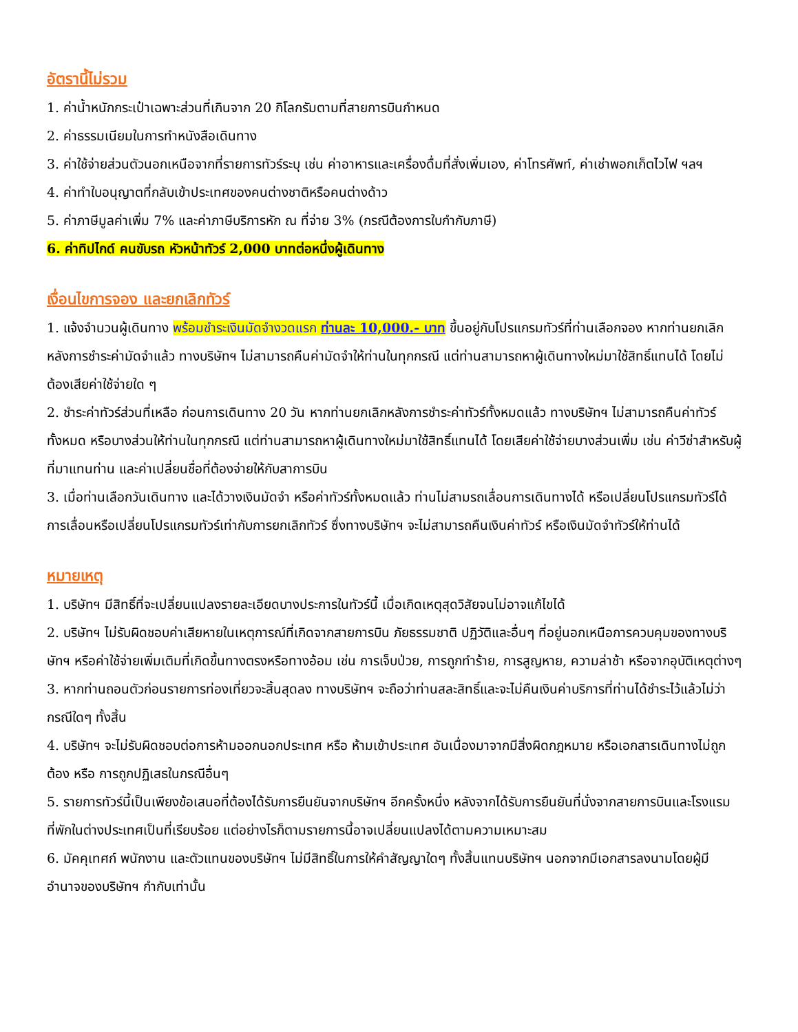อัตรานี้ไม่รวม
1. ค่าน้ำหนักกระเป๋าเฉพาะส่วนที่เกินจาก 20 กิโลกรัมตามที่สายการบินกำหนด
2. ค่าธรรมเนียมในการทำหนังสือเดินทาง
3. ค่าใช้จ่ายส่วนตัวนอกเหนือจากที่รายการทัวร์ระบุ เช่น ค่าอาหารและเครื่องดื่มที่สั่งเพิ่มเอง, ค่าโทรศัพท์, ค่าเช่าพอกเก็ตไวไฟ ฯลฯ
4. ค่าทำใบอนุญาตที่กลับเข้าประเทศของคนต่างชาติหรือคนต่างด้าว
5. ค่าภาษีมูลค่าเพิ่ม 7% และค่าภาษีบริการหัก ณ ที่จ่าย 3% (กรณีต้องการใบกำกับภาษี)
6. ค่าทิปไกด์ คนขับรถ หัวหน้าทัวร์ 2,000 บาทต่อหนึ่งผู้เดินทาง
เงื่อนไขการจอง และยกเลิกทัวร์
1. แจ้งจำนวนผู้เดินทาง พร้อมชำระเงินมัดจำงวดแรก ท่านละ 10,000.- บาท ขึ้นอยู่กับโปรแกรมทัวร์ที่ท่านเลือกจอง หากท่านยกเลิกหลังการชำระค่ามัดจำแล้ว ทางบริษัทฯ ไม่สามารถคืนค่ามัดจำให้ท่านในทุกกรณี แต่ท่านสามารถหาผู้เดินทางใหม่มาใช้สิทธิ์แทนได้ โดยไม่ต้องเสียค่าใช้จ่ายใด ๆ
2. ชำระค่าทัวร์ส่วนที่เหลือ ก่อนการเดินทาง 20 วัน หากท่านยกเลิกหลังการชำระค่าทัวร์ทั้งหมดแล้ว ทางบริษัทฯ ไม่สามารถคืนค่าทัวร์ทั้งหมด หรือบางส่วนให้ท่านในทุกกรณี แต่ท่านสามารถหาผู้เดินทางใหม่มาใช้สิทธิ์แทนได้ โดยเสียค่าใช้จ่ายบางส่วนเพิ่ม เช่น ค่าวีซ่าสำหรับผู้ที่มาแทนท่าน และค่าเปลี่ยนชื่อที่ต้องจ่ายให้กับสาการบิน
3. เมื่อท่านเลือกวันเดินทาง และได้วางเงินมัดจำ หรือค่าทัวร์ทั้งหมดแล้ว ท่านไม่สามรถเลื่อนการเดินทางได้ หรือเปลี่ยนโปรแกรมทัวร์ได้ การเลื่อนหรือเปลี่ยนโปรแกรมทัวร์เท่ากับการยกเลิกทัวร์ ซึ่งทางบริษัทฯ จะไม่สามารถคืนเงินค่าทัวร์ หรือเงินมัดจำทัวร์ให้ท่านได้
หมายเหตุ
1. บริษัทฯ มีสิทธิ์ที่จะเปลี่ยนแปลงรายละเอียดบางประการในทัวร์นี้ เมื่อเกิดเหตุสุดวิสัยจนไม่อาจแก้ไขได้
2. บริษัทฯ ไม่รับผิดชอบค่าเสียหายในเหตุการณ์ที่เกิดจากสายการบิน ภัยธรรมชาติ ปฏิวัติและอื่นๆ ที่อยู่นอกเหนือการควบคุมของทางบริษัทฯ หรือค่าใช้จ่ายเพิ่มเติมที่เกิดขึ้นทางตรงหรือทางอ้อม เช่น การเจ็บป่วย, การถูกทำร้าย, การสูญหาย, ความล่าช้า หรือจากอุบัติเหตุต่างๆ
3. หากท่านถอนตัวก่อนรายการท่องเที่ยวจะสิ้นสุดลง ทางบริษัทฯ จะถือว่าท่านสละสิทธิ์และจะไม่คืนเงินค่าบริการที่ท่านได้ชำระไว้แล้วไม่ว่ากรณีใดๆ ทั้งสิ้น
4. บริษัทฯ จะไม่รับผิดชอบต่อการห้ามออกนอกประเทศ หรือ ห้ามเข้าประเทศ อันเนื่องมาจากมีสิ่งผิดกฎหมาย หรือเอกสารเดินทางไม่ถูกต้อง หรือ การถูกปฏิเสธในกรณีอื่นๆ
5. รายการทัวร์นี้เป็นเพียงข้อเสนอที่ต้องได้รับการยืนยันจากบริษัทฯ อีกครั้งหนึ่ง หลังจากได้รับการยืนยันที่นั่งจากสายการบินและโรงแรมที่พักในต่างประเทศเป็นที่เรียบร้อย แต่อย่างไรก็ตามรายการนี้อาจเปลี่ยนแปลงได้ตามความเหมาะสม
6. มัคคุเทศก์ พนักงาน และตัวแทนของบริษัทฯ ไม่มีสิทธิ์ในการให้คำสัญญาใดๆ ทั้งสิ้นแทนบริษัทฯ นอกจากมีเอกสารลงนามโดยผู้มีอำนาจของบริษัทฯ กำกับเท่านั้น